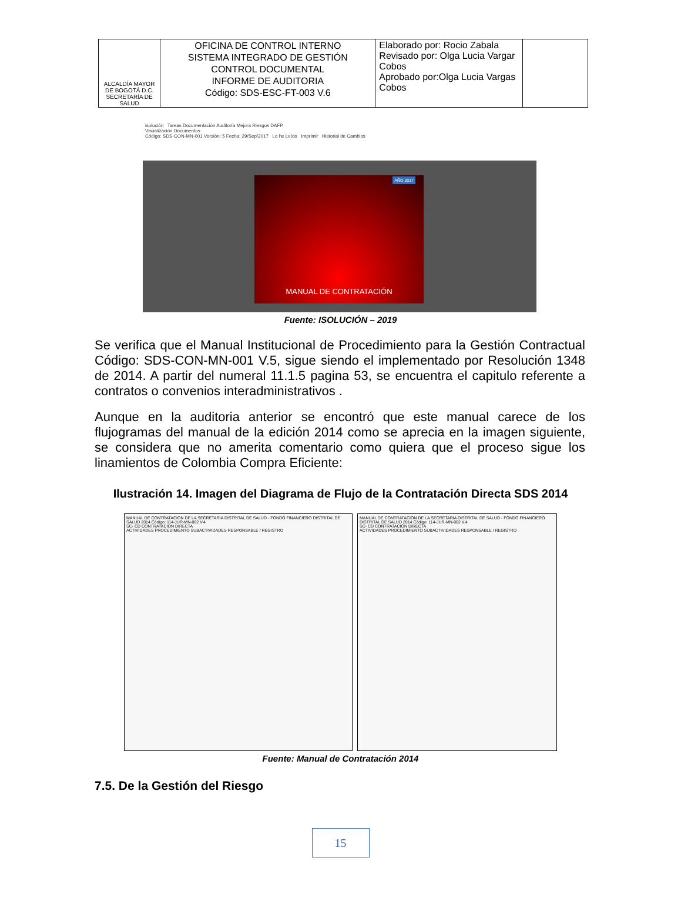| ALCALDÍA MAYOR DE BOGOTÁ D.C. SECRETARÍA DE SALUD | OFICINA DE CONTROL INTERNO SISTEMA INTEGRADO DE GESTIÓN CONTROL DOCUMENTAL INFORME DE AUDITORIA Código: SDS-ESC-FT-003 V.6 | Elaborado por: Rocio Zabala Revisado por: Olga Lucia Vargar Cobos Aprobado por:Olga Lucia Vargas Cobos | |
isolución Tareas Documentación Auditoría Mejora Riesgos DAFP
Visualización Documentos
Código: SDS-CON-MN-001 Versión: 5 Fecha: 29/Sep/2017 Lo he Leído Imprimir Historial de Cambios
AÑO 2017
MANUAL DE CONTRATACIÓN
Fuente: ISOLUCIÓN – 2019
Se verifica que el Manual Institucional de Procedimiento para la Gestión Contractual Código: SDS-CON-MN-001 V.5, sigue siendo el implementado por Resolución 1348 de 2014. A partir del numeral 11.1.5 pagina 53, se encuentra el capitulo referente a contratos o convenios interadministrativos .
Aunque en la auditoria anterior se encontró que este manual carece de los flujogramas del manual de la edición 2014 como se aprecia en la imagen siguiente, se considera que no amerita comentario como quiera que el proceso sigue los linamientos de Colombia Compra Eficiente:
Ilustración 14. Imagen del Diagrama de Flujo de la Contratación Directa SDS 2014
MANUAL DE CONTRATACIÓN DE LA SECRETARIA DISTRITAL DE SALUD - FONDO FINANCIERO DISTRITAL DE SALUD 2014 Código: 114-JUR-MN-002 V.4
SC- CD CONTRATACION DIRECTA
ACTIVIDADES PROCEDIMIENTO SUBACTIVIDADES RESPONSABLE / REGISTRO
MANUAL DE CONTRATACIÓN DE LA SECRETARÍA DISTRITAL DE SALUD - FONDO FINANCIERO DISTRITAL DE SALUD 2014 Código: 114-JUR-MN-002 V.4
SC- CD CONTRATACIÓN DIRECTA
ACTIVIDADES PROCEDIMIENTO SUBACTIVIDADES RESPONSABLE / REGISTRO
Fuente: Manual de Contratación 2014
7.5. De la Gestión del Riesgo
15